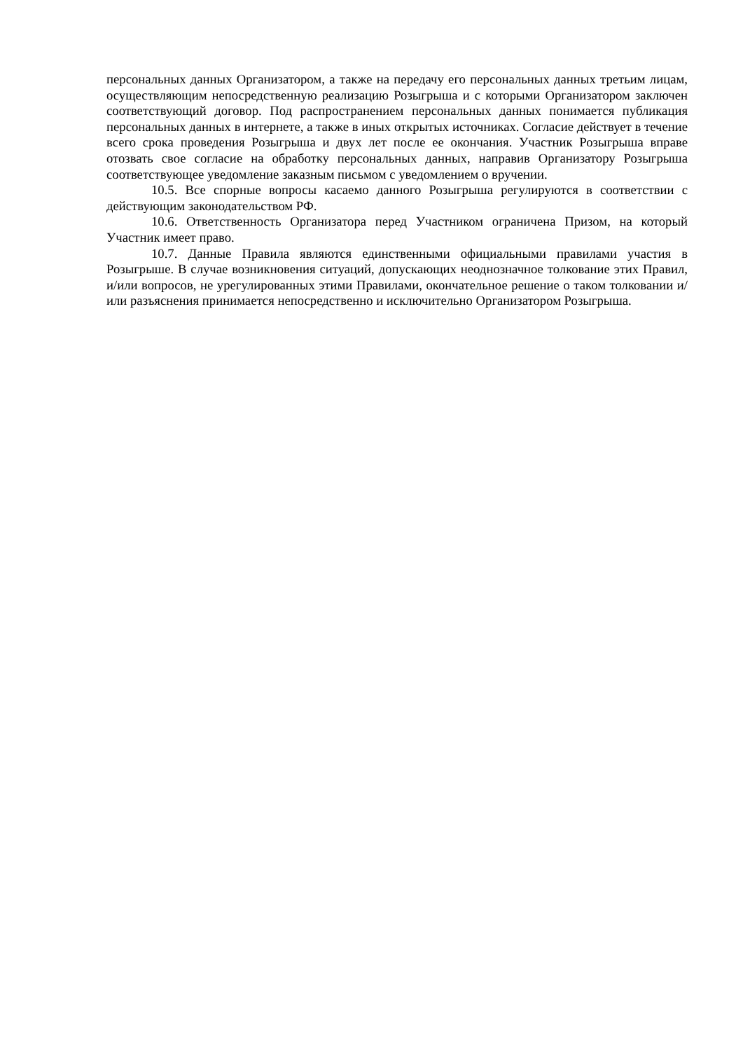персональных данных Организатором, а также на передачу его персональных данных третьим лицам, осуществляющим непосредственную реализацию Розыгрыша и с которыми Организатором заключен соответствующий договор. Под распространением персональных данных понимается публикация персональных данных в интернете, а также в иных открытых источниках. Согласие действует в течение всего срока проведения Розыгрыша и двух лет после ее окончания. Участник Розыгрыша вправе отозвать свое согласие на обработку персональных данных, направив Организатору Розыгрыша соответствующее уведомление заказным письмом с уведомлением о вручении.
10.5. Все спорные вопросы касаемо данного Розыгрыша регулируются в соответствии с действующим законодательством РФ.
10.6. Ответственность Организатора перед Участником ограничена Призом, на который Участник имеет право.
10.7. Данные Правила являются единственными официальными правилами участия в Розыгрыше. В случае возникновения ситуаций, допускающих неоднозначное толкование этих Правил, и/или вопросов, не урегулированных этими Правилами, окончательное решение о таком толковании и/или разъяснения принимается непосредственно и исключительно Организатором Розыгрыша.